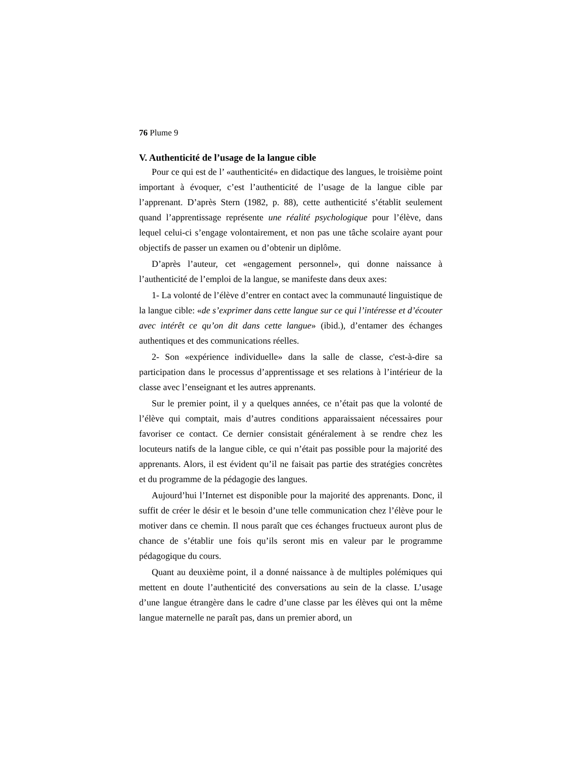76 Plume 9
V. Authenticité de l’usage de la langue cible
Pour ce qui est de l’ «authenticité» en didactique des langues, le troisième point important à évoquer, c’est l’authenticité de l’usage de la langue cible par l’apprenant. D’après Stern (1982, p. 88), cette authenticité s’établit seulement quand l’apprentissage représente une réalité psychologique pour l’élève, dans lequel celui-ci s’engage volontairement, et non pas une tâche scolaire ayant pour objectifs de passer un examen ou d’obtenir un diplôme.
D’après l’auteur, cet «engagement personnel», qui donne naissance à l’authenticité de l’emploi de la langue, se manifeste dans deux axes:
1- La volonté de l’élève d’entrer en contact avec la communauté linguistique de la langue cible: «de s’exprimer dans cette langue sur ce qui l’intéresse et d’écouter avec intérêt ce qu’on dit dans cette langue» (ibid.), d’entamer des échanges authentiques et des communications réelles.
2- Son «expérience individuelle» dans la salle de classe, c'est-à-dire sa participation dans le processus d’apprentissage et ses relations à l’intérieur de la classe avec l’enseignant et les autres apprenants.
Sur le premier point, il y a quelques années, ce n’était pas que la volonté de l’élève qui comptait, mais d’autres conditions apparaissaient nécessaires pour favoriser ce contact. Ce dernier consistait généralement à se rendre chez les locuteurs natifs de la langue cible, ce qui n’était pas possible pour la majorité des apprenants. Alors, il est évident qu’il ne faisait pas partie des stratégies concrètes et du programme de la pédagogie des langues.
Aujourd’hui l’Internet est disponible pour la majorité des apprenants. Donc, il suffit de créer le désir et le besoin d’une telle communication chez l’élève pour le motiver dans ce chemin. Il nous paraît que ces échanges fructueux auront plus de chance de s’établir une fois qu’ils seront mis en valeur par le programme pédagogique du cours.
Quant au deuxième point, il a donné naissance à de multiples polémiques qui mettent en doute l’authenticité des conversations au sein de la classe. L’usage d’une langue étrangère dans le cadre d’une classe par les élèves qui ont la même langue maternelle ne paraît pas, dans un premier abord, un